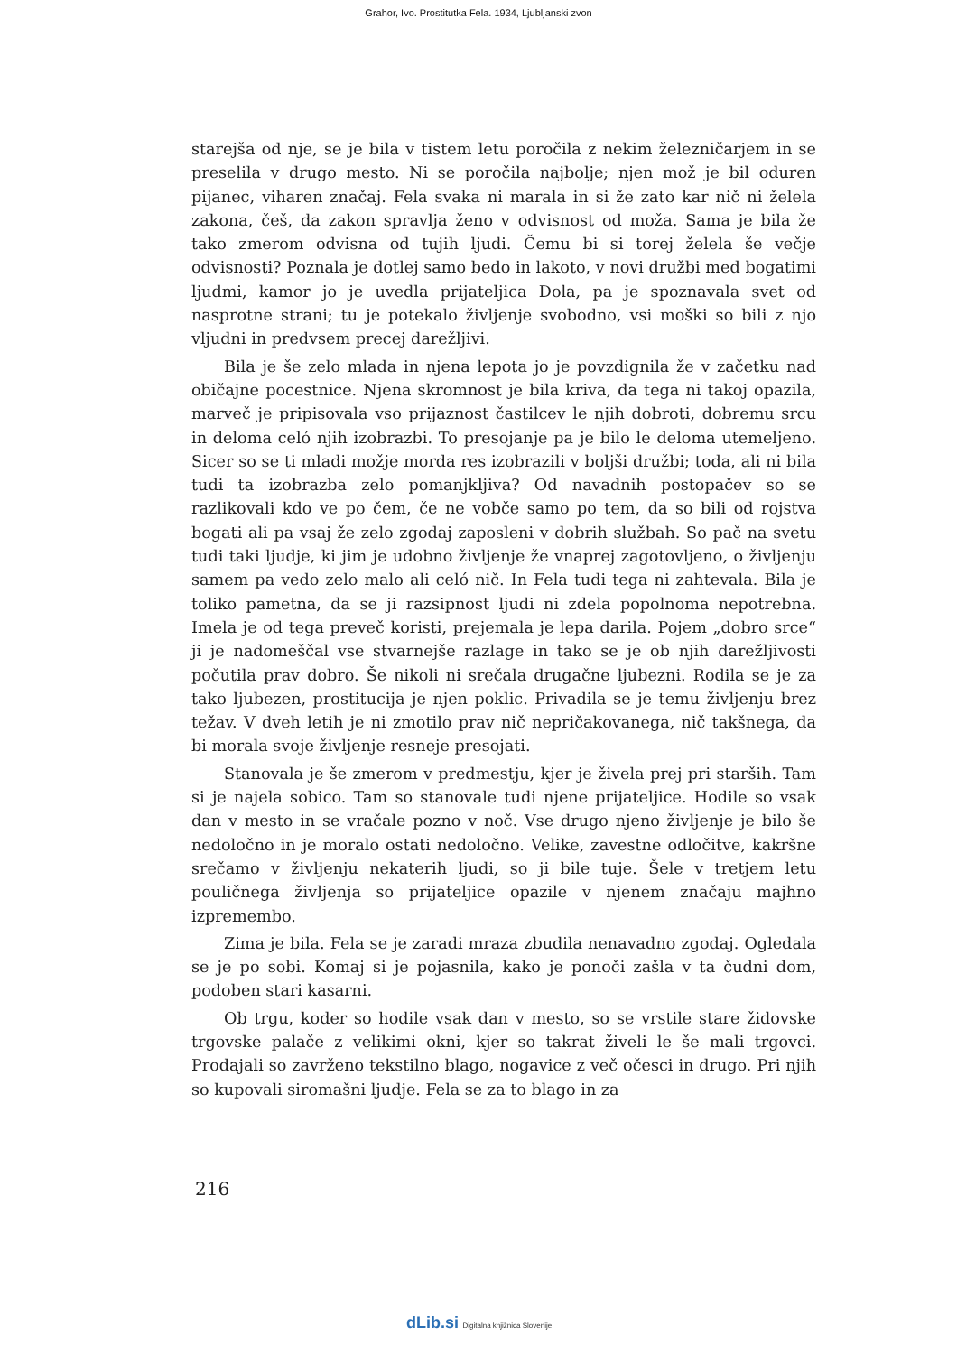Grahor, Ivo. Prostitutka Fela. 1934, Ljubljanski zvon
starejša od nje, se je bila v tistem letu poročila z nekim železničarjem in se preselila v drugo mesto. Ni se poročila najbolje; njen mož je bil oduren pijanec, viharen značaj. Fela svaka ni marala in si že zato kar nič ni želela zakona, češ, da zakon spravlja ženo v odvisnost od moža. Sama je bila že tako zmerom odvisna od tujih ljudi. Čemu bi si torej želela še večje odvisnosti? Poznala je dotlej samo bedo in lakoto, v novi družbi med bogatimi ljudmi, kamor jo je uvedla prijateljica Dola, pa je spoznavala svet od nasprotne strani; tu je potekalo življenje svobodno, vsi moški so bili z njo vljudni in predvsem precej darežljivi.
Bila je še zelo mlada in njena lepota jo je povzdignila že v začetku nad običajne pocestnice. Njena skromnost je bila kriva, da tega ni takoj opazila, marveč je pripisovala vso prijaznost častilcev le njih dobroti, dobremu srcu in deloma celó njih izobrazbi. To presojanje pa je bilo le deloma utemeljeno. Sicer so se ti mladi možje morda res izobrazili v boljši družbi; toda, ali ni bila tudi ta izobrazba zelo pomanjkljiva? Od navadnih postopačev so se razlikovali kdo ve po čem, če ne vobče samo po tem, da so bili od rojstva bogati ali pa vsaj že zelo zgodaj zaposleni v dobrih službah. So pač na svetu tudi taki ljudje, ki jim je udobno življenje že vnaprej zagotovljeno, o življenju samem pa vedo zelo malo ali celó nič. In Fela tudi tega ni zahtevala. Bila je toliko pametna, da se ji razsipnost ljudi ni zdela popolnoma nepotrebna. Imela je od tega preveč koristi, prejemala je lepa darila. Pojem „dobro srce“ ji je nadomeščal vse stvarnejše razlage in tako se je ob njih darežljivosti počutila prav dobro. Še nikoli ni srečala drugačne ljubezni. Rodila se je za tako ljubezen, prostitucija je njen poklic. Privadila se je temu življenju brez težav. V dveh letih je ni zmotilo prav nič nepričakovanega, nič takšnega, da bi morala svoje življenje resneje presojati.
Stanovala je še zmerom v predmestju, kjer je živela prej pri starših. Tam si je najela sobico. Tam so stanovale tudi njene prijateljice. Hodile so vsak dan v mesto in se vračale pozno v noč. Vse drugo njeno življenje je bilo še nedoločno in je moralo ostati nedoločno. Velike, zavestne odločitve, kakršne srečamo v življenju nekaterih ljudi, so ji bile tuje. Šele v tretjem letu pouličnega življenja so prijateljice opazile v njenem značaju majhno izpremembo.
Zima je bila. Fela se je zaradi mraza zbudila nenavadno zgodaj. Ogledala se je po sobi. Komaj si je pojasnila, kako je ponoči zašla v ta čudni dom, podoben stari kasarni.
Ob trgu, koder so hodile vsak dan v mesto, so se vrstile stare židovske trgovske palače z velikimi okni, kjer so takrat živeli le še mali trgovci. Prodajali so zavrženo tekstilno blago, nogavice z več očesci in drugo. Pri njih so kupovali siromašni ljudje. Fela se za to blago in za
216
dLib.si Digitalna knjižnica Slovenije